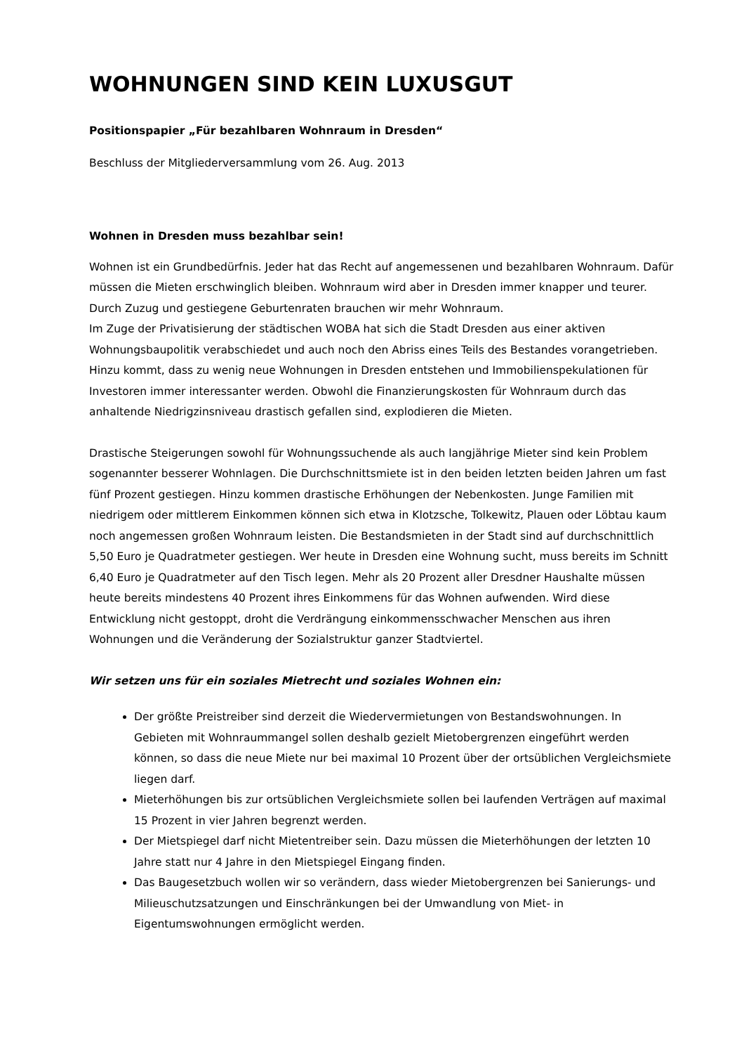WOHNUNGEN SIND KEIN LUXUSGUT
Positionspapier „Für bezahlbaren Wohnraum in Dresden“
Beschluss der Mitgliederversammlung vom 26. Aug. 2013
Wohnen in Dresden muss bezahlbar sein!
Wohnen ist ein Grundbedürfnis. Jeder hat das Recht auf angemessenen und bezahlbaren Wohnraum. Dafür müssen die Mieten erschwinglich bleiben. Wohnraum wird aber in Dresden immer knapper und teurer. Durch Zuzug und gestiegene Geburtenraten brauchen wir mehr Wohnraum.
Im Zuge der Privatisierung der städtischen WOBA hat sich die Stadt Dresden aus einer aktiven Wohnungsbaupolitik verabschiedet und auch noch den Abriss eines Teils des Bestandes vorangetrieben. Hinzu kommt, dass zu wenig neue Wohnungen in Dresden entstehen und Immobilienspekulationen für Investoren immer interessanter werden. Obwohl die Finanzierungskosten für Wohnraum durch das anhaltende Niedrigzinsniveau drastisch gefallen sind, explodieren die Mieten.
Drastische Steigerungen sowohl für Wohnungssuchende als auch langjährige Mieter sind kein Problem sogenannter besserer Wohnlagen. Die Durchschnittsmiete ist in den beiden letzten beiden Jahren um fast fünf Prozent gestiegen. Hinzu kommen drastische Erhöhungen der Nebenkosten. Junge Familien mit niedrigem oder mittlerem Einkommen können sich etwa in Klotzsche, Tolkewitz, Plauen oder Löbtau kaum noch angemessen großen Wohnraum leisten. Die Bestandsmieten in der Stadt sind auf durchschnittlich 5,50 Euro je Quadratmeter gestiegen. Wer heute in Dresden eine Wohnung sucht, muss bereits im Schnitt 6,40 Euro je Quadratmeter auf den Tisch legen. Mehr als 20 Prozent aller Dresdner Haushalte müssen heute bereits mindestens 40 Prozent ihres Einkommens für das Wohnen aufwenden. Wird diese Entwicklung nicht gestoppt, droht die Verdrängung einkommensschwacher Menschen aus ihren Wohnungen und die Veränderung der Sozialstruktur ganzer Stadtviertel.
Wir setzen uns für ein soziales Mietrecht und soziales Wohnen ein:
Der größte Preistreiber sind derzeit die Wiedervermietungen von Bestandswohnungen. In Gebieten mit Wohnraummangel sollen deshalb gezielt Mietobergrenzen eingeführt werden können, so dass die neue Miete nur bei maximal 10 Prozent über der ortsüblichen Vergleichsmiete liegen darf.
Mieterhöhungen bis zur ortsüblichen Vergleichsmiete sollen bei laufenden Verträgen auf maximal 15 Prozent in vier Jahren begrenzt werden.
Der Mietspiegel darf nicht Mietentreiber sein. Dazu müssen die Mieterhöhungen der letzten 10 Jahre statt nur 4 Jahre in den Mietspiegel Eingang finden.
Das Baugesetzbuch wollen wir so verändern, dass wieder Mietobergrenzen bei Sanierungs- und Milieuschutzsatzungen und Einschränkungen bei der Umwandlung von Miet- in Eigentumswohnungen ermöglicht werden.